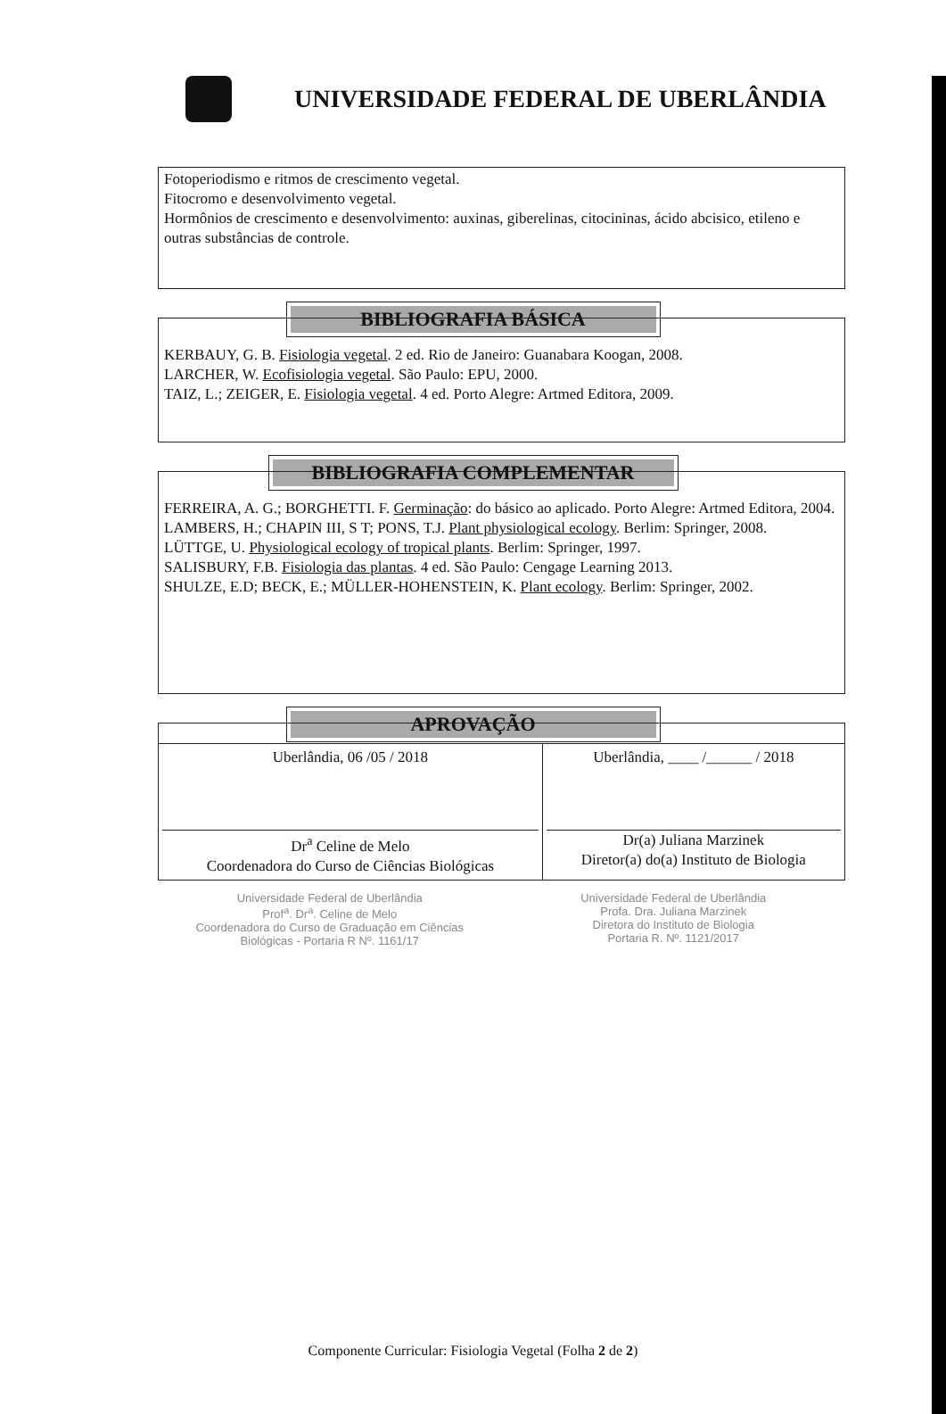UNIVERSIDADE FEDERAL DE UBERLÂNDIA
Fotoperiodismo e ritmos de crescimento vegetal.
Fitocromo e desenvolvimento vegetal.
Hormônios de crescimento e desenvolvimento: auxinas, giberelinas, citocininas, ácido abcisico, etileno e outras substâncias de controle.
BIBLIOGRAFIA BÁSICA
KERBAUY, G. B. Fisiologia vegetal. 2 ed. Rio de Janeiro: Guanabara Koogan, 2008.
LARCHER, W. Ecofisiologia vegetal. São Paulo: EPU, 2000.
TAIZ, L.; ZEIGER, E. Fisiologia vegetal. 4 ed. Porto Alegre: Artmed Editora, 2009.
BIBLIOGRAFIA COMPLEMENTAR
FERREIRA, A. G.; BORGHETTI. F. Germinação: do básico ao aplicado. Porto Alegre: Artmed Editora, 2004.
LAMBERS, H.; CHAPIN III, S T; PONS, T.J. Plant physiological ecology. Berlim: Springer, 2008.
LÜTTGE, U. Physiological ecology of tropical plants. Berlim: Springer, 1997.
SALISBURY, F.B. Fisiologia das plantas. 4 ed. São Paulo: Cengage Learning 2013.
SHULZE, E.D; BECK, E.; MÜLLER-HOHENSTEIN, K. Plant ecology. Berlim: Springer, 2002.
APROVAÇÃO
| Uberlândia, 06 /05 / 2018 Dr<sup>a</sup> Celine de Melo Coordenadora do Curso de Ciências Biológicas | Uberlândia, ____ /______ / 2018 Dr(a) Juliana Marzinek Diretor(a) do(a) Instituto de Biologia |
Universidade Federal de Uberlândia
Prof<sup>a</sup>. Dr<sup>a</sup>. Celine de Melo
Coordenadora do Curso de Graduação em Ciências
Biológicas - Portaria R Nº. 1161/17
Universidade Federal de Uberlândia
Profa. Dra. Juliana Marzinek
Diretora do Instituto de Biologia
Portaria R. Nº. 1121/2017
Componente Curricular: Fisiologia Vegetal (Folha 2 de 2)